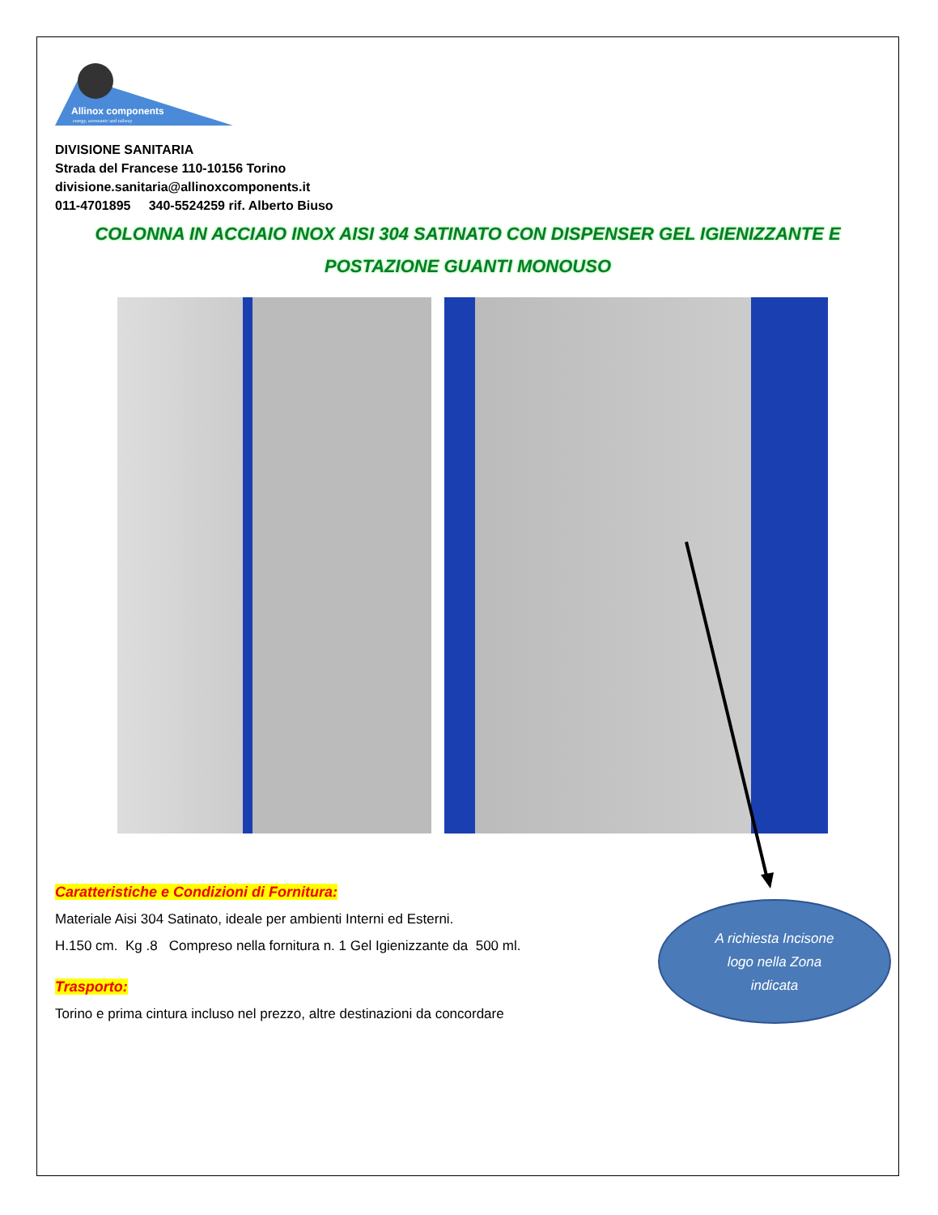Allinox components
energy, aeronautic and railway
DIVISIONE SANITARIA
Strada del Francese 110-10156 Torino
divisione.sanitaria@allinoxcomponents.it
011-4701895 340-5524259 rif. Alberto Biuso
COLONNA IN ACCIAIO INOX AISI 304 SATINATO CON DISPENSER GEL IGIENIZZANTE E
POSTAZIONE GUANTI MONOUSO
Caratteristiche e Condizioni di Fornitura:
Materiale Aisi 304 Satinato, ideale per ambienti Interni ed Esterni.
H.150 cm. Kg .8 Compreso nella fornitura n. 1 Gel Igienizzante da 500 ml.
Trasporto:
Torino e prima cintura incluso nel prezzo, altre destinazioni da concordare
A richiesta Incisone
logo nella Zona
indicata